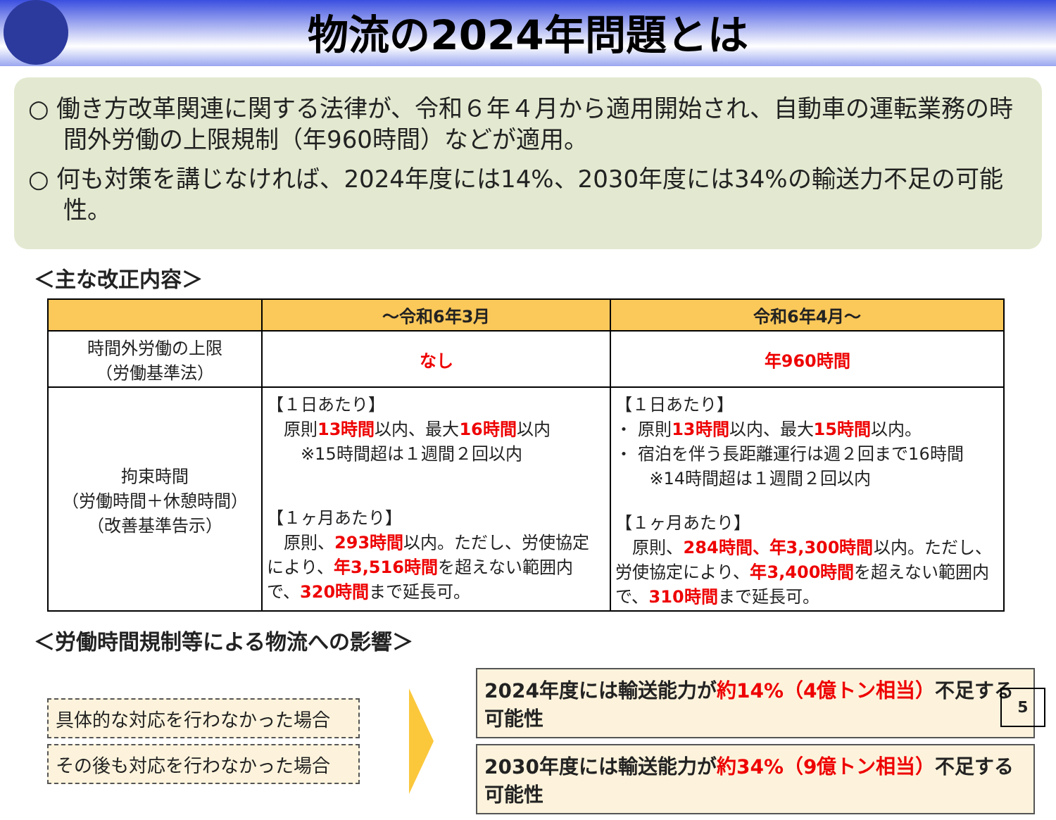物流の2024年問題とは
○ 働き方改革関連に関する法律が、令和６年４月から適用開始され、自動車の運転業務の時間外労働の上限規制（年960時間）などが適用。
○ 何も対策を講じなければ、2024年度には14%、2030年度には34%の輸送力不足の可能性。
＜主な改正内容＞
| | ～令和6年3月 | 令和6年4月～ |
| --- | --- | --- |
| 時間外労働の上限 （労働基準法） | なし | 年960時間 |
| 拘束時間 （労働時間＋休憩時間） （改善基準告示） | 【１日あたり】 原則 13時間 以内、最大 16時間 以内 ※15時間超は１週間２回以内 【１ヶ月あたり】 原則、 293時間 以内。ただし、労使協定により、 年3,516時間 を超えない範囲内で、 320時間 まで延長可。 | 【１日あたり】 ・ 原則 13時間 以内、最大 15時間 以内。 ・ 宿泊を伴う長距離運行は週２回まで16時間 ※14時間超は１週間２回以内 【１ヶ月あたり】 原則、 284時間、年3,300時間 以内。ただし、労使協定により、 年3,400時間 を超えない範囲内で、 310時間 まで延長可。 |
＜労働時間規制等による物流への影響＞
具体的な対応を行わなかった場合
その後も対応を行わなかった場合
2024年度には輸送能力が約14%（4億トン相当）不足する可能性
2030年度には輸送能力が約34%（9億トン相当）不足する可能性
5